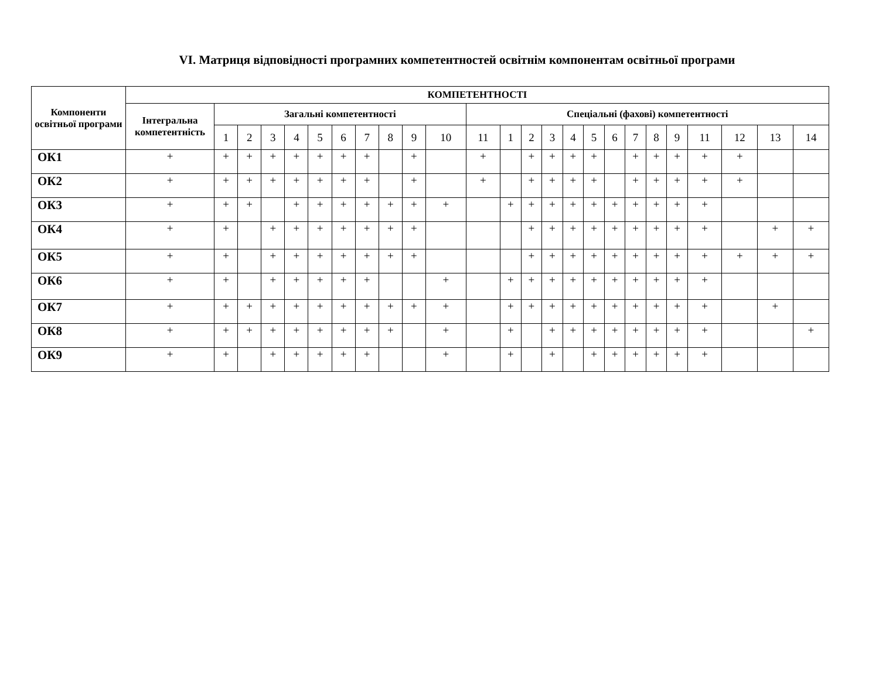VI. Матриця відповідності програмних компетентностей освітнім компонентам освітньої програми
| Компоненти освітньої програми | КОМПЕТЕНТНОСТІ | | | | | | | | | | | | | | | | | | | | | | | | |
| --- | --- | --- | --- | --- | --- | --- | --- | --- | --- | --- | --- | --- | --- | --- | --- | --- | --- | --- | --- | --- | --- | --- | --- | --- | --- |
| | Інтегральна компетентність | Загальні компетентності | | | | | | | | | | Спеціальні (фахові) компетентності | | | | | | | | | | | | | |
| | | 1 | 2 | 3 | 4 | 5 | 6 | 7 | 8 | 9 | 10 | 11 | 1 | 2 | 3 | 4 | 5 | 6 | 7 | 8 | 9 | 11 | 12 | 13 | 14 |
| ОК1 | + | + | + | + | + | + | + | + | | + | | + | | + | + | + | + | | + | + | + | + | + | | |
| ОК2 | + | + | + | + | + | + | + | + | | + | | + | | + | + | + | + | | + | + | + | + | + | | |
| ОК3 | + | + | + | | + | + | + | + | + | + | + | | + | + | + | + | + | + | + | + | + | + | | | |
| ОК4 | + | + | | + | + | + | + | + | + | + | | | | + | + | + | + | + | + | + | + | + | | + | + |
| ОК5 | + | + | | + | + | + | + | + | + | + | | | | + | + | + | + | + | + | + | + | + | + | + | + |
| ОК6 | + | + | | + | + | + | + | + | | | + | | + | + | + | + | + | + | + | + | + | + | | | |
| ОК7 | + | + | + | + | + | + | + | + | + | + | + | | + | + | + | + | + | + | + | + | + | + | | + | |
| ОК8 | + | + | + | + | + | + | + | + | + | | + | | + | | + | + | + | + | + | + | + | + | | | + |
| ОК9 | + | + | | + | + | + | + | + | | | + | | + | | + | | + | + | + | + | + | + | | | |